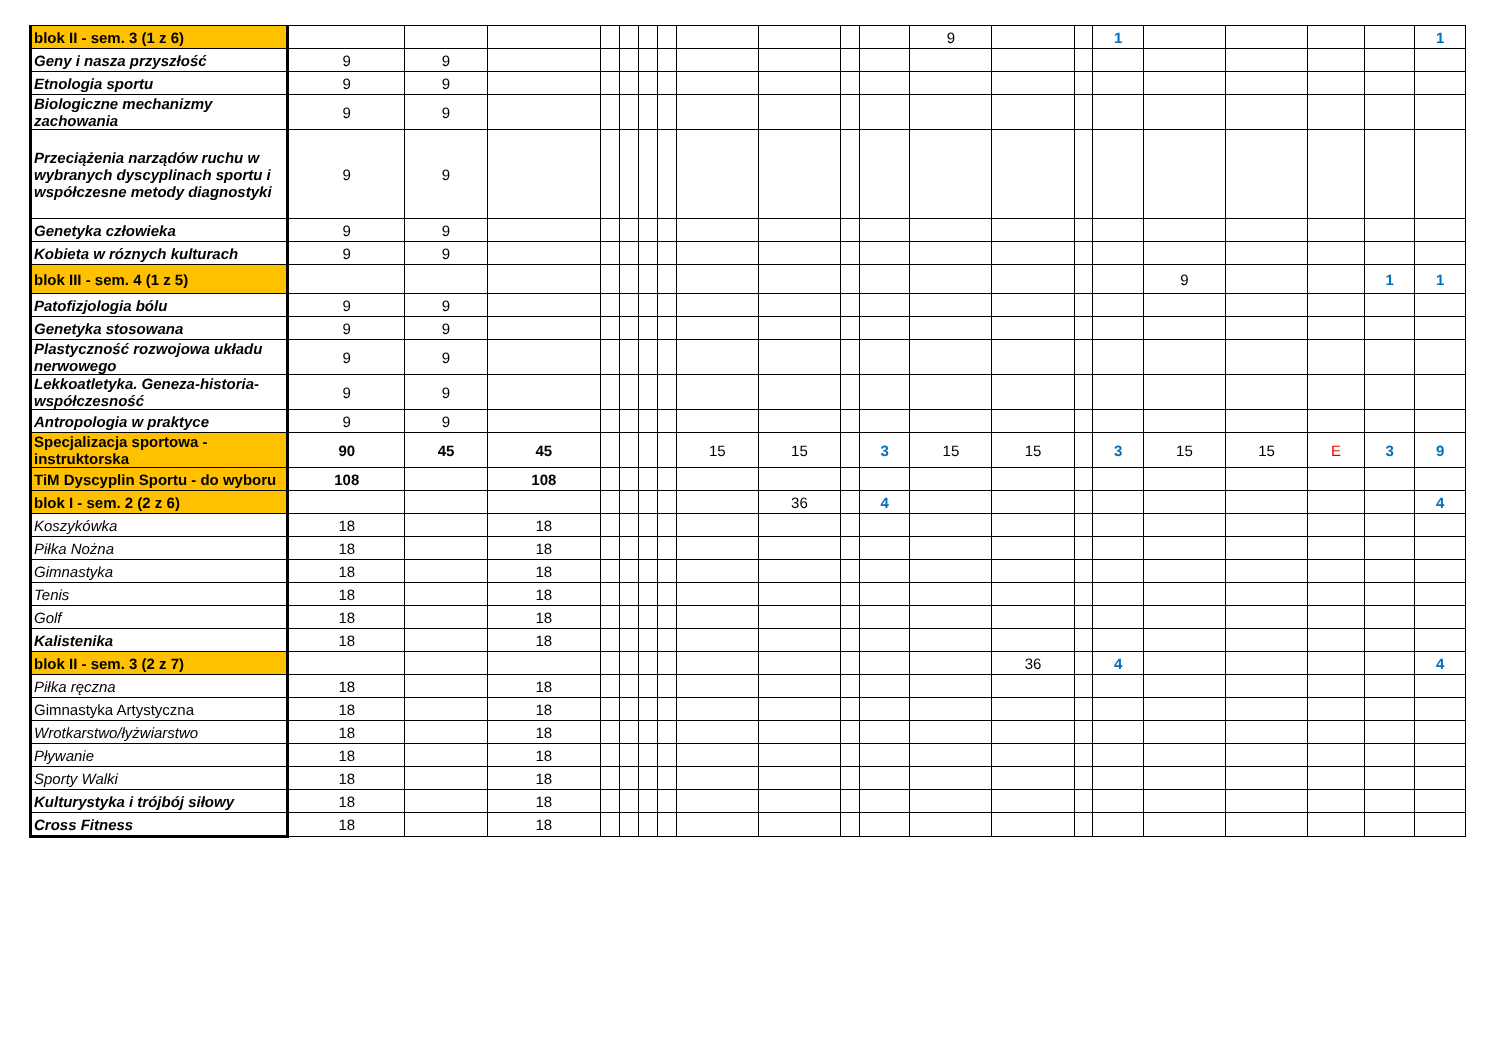| blok II - sem. 3 (1 z 6) | | | | | | | | | | | | 9 | | | 1 | | | | | 1 |
| Geny i nasza przyszłość | 9 | 9 | | | | | | | | | | | | | | | | | | |
| Etnologia sportu | 9 | 9 | | | | | | | | | | | | | | | | | | |
| Biologiczne mechanizmy zachowania | 9 | 9 | | | | | | | | | | | | | | | | | | |
| Przeciążenia narządów ruchu w wybranych dyscyplinach sportu i współczesne metody diagnostyki | 9 | 9 | | | | | | | | | | | | | | | | | | |
| Genetyka człowieka | 9 | 9 | | | | | | | | | | | | | | | | | | |
| Kobieta w róznych kulturach | 9 | 9 | | | | | | | | | | | | | | | | | | |
| blok III - sem. 4 (1 z 5) | | | | | | | | | | | | | | | | 9 | | | 1 | 1 |
| Patofizjologia bólu | 9 | 9 | | | | | | | | | | | | | | | | | | |
| Genetyka stosowana | 9 | 9 | | | | | | | | | | | | | | | | | | |
| Plastyczność rozwojowa układu nerwowego | 9 | 9 | | | | | | | | | | | | | | | | | | |
| Lekkoatletyka. Geneza-historia-współczesność | 9 | 9 | | | | | | | | | | | | | | | | | | |
| Antropologia w praktyce | 9 | 9 | | | | | | | | | | | | | | | | | | |
| Specjalizacja sportowa - instruktorska | 90 | 45 | 45 | | | | | 15 | 15 | | 3 | 15 | 15 | | 3 | 15 | 15 | E | 3 | 9 |
| TiM Dyscyplin Sportu - do wyboru | 108 | | 108 | | | | | | | | | | | | | | | | | |
| blok I - sem. 2 (2 z 6) | | | | | | | | | 36 | | 4 | | | | | | | | | 4 |
| Koszykówka | 18 | | 18 | | | | | | | | | | | | | | | | | |
| Piłka Nożna | 18 | | 18 | | | | | | | | | | | | | | | | | |
| Gimnastyka | 18 | | 18 | | | | | | | | | | | | | | | | | |
| Tenis | 18 | | 18 | | | | | | | | | | | | | | | | | |
| Golf | 18 | | 18 | | | | | | | | | | | | | | | | | |
| Kalistenika | 18 | | 18 | | | | | | | | | | | | | | | | | |
| blok II - sem. 3 (2 z 7) | | | | | | | | | | | | | 36 | | 4 | | | | | 4 |
| Piłka ręczna | 18 | | 18 | | | | | | | | | | | | | | | | | |
| Gimnastyka Artystyczna | 18 | | 18 | | | | | | | | | | | | | | | | | |
| Wrotkarstwo/łyżwiarstwo | 18 | | 18 | | | | | | | | | | | | | | | | | |
| Pływanie | 18 | | 18 | | | | | | | | | | | | | | | | | |
| Sporty Walki | 18 | | 18 | | | | | | | | | | | | | | | | | |
| Kulturystyka i trójbój siłowy | 18 | | 18 | | | | | | | | | | | | | | | | | |
| Cross Fitness | 18 | | 18 | | | | | | | | | | | | | | | | | |